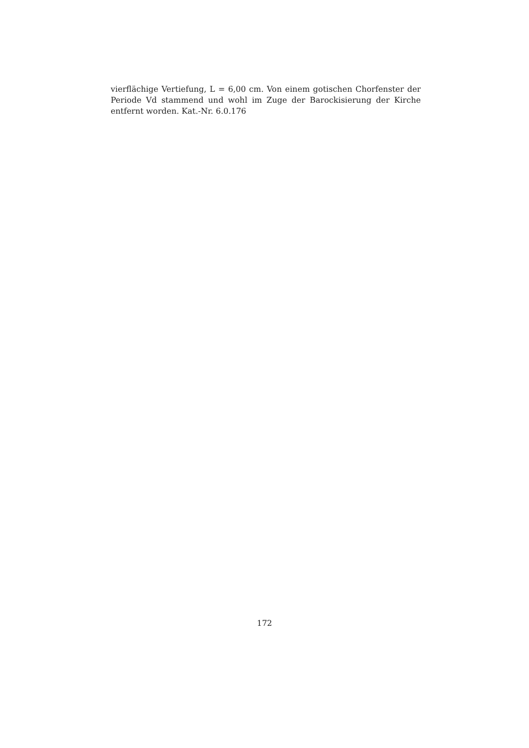vierflächige Vertiefung, L = 6,00 cm. Von einem gotischen Chorfenster der Periode Vd stammend und wohl im Zuge der Barockisierung der Kirche entfernt worden. Kat.-Nr. 6.0.176
172